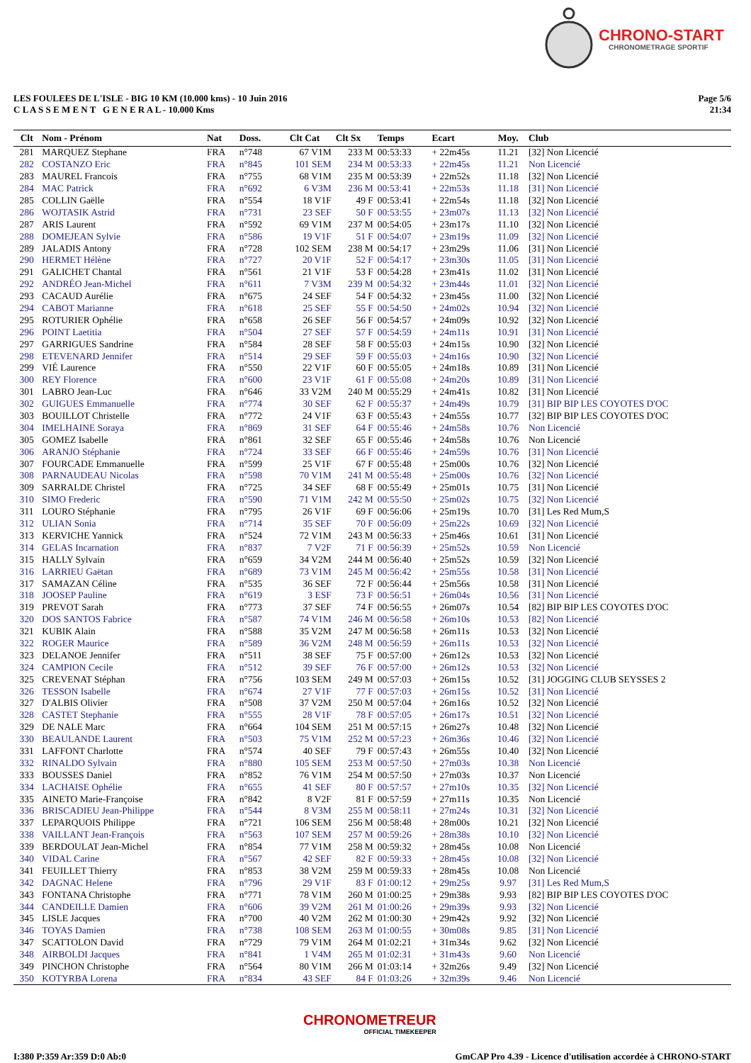CHRONO-START
CHRONOMETRAGE SPORTIF
Page 5/6
21:34
LES FOULEES DE L'ISLE - BIG 10 KM (10.000 kms) - 10 Juin 2016
C L A S S E M E N T G E N E R A L - 10.000 Kms
| Clt | Nom - Prénom | Nat | Doss. | Clt Cat | Clt Sx | Temps | Ecart | Moy. | Club |
| --- | --- | --- | --- | --- | --- | --- | --- | --- | --- |
| 281 | MARQUEZ Stephane | FRA | n°748 | 67 V1M | 233 M | 00:53:33 | + 22m45s | 11.21 | [32] Non Licencié |
| 282 | COSTANZO Eric | FRA | n°845 | 101 SEM | 234 M | 00:53:33 | + 22m45s | 11.21 | Non Licencié |
| 283 | MAUREL Francois | FRA | n°755 | 68 V1M | 235 M | 00:53:39 | + 22m52s | 11.18 | [32] Non Licencié |
| 284 | MAC Patrick | FRA | n°692 | 6 V3M | 236 M | 00:53:41 | + 22m53s | 11.18 | [31] Non Licencié |
| 285 | COLLIN Gaëlle | FRA | n°554 | 18 V1F | 49 F | 00:53:41 | + 22m54s | 11.18 | [32] Non Licencié |
| 286 | WOJTASIK Astrid | FRA | n°731 | 23 SEF | 50 F | 00:53:55 | + 23m07s | 11.13 | [32] Non Licencié |
| 287 | ARIS Laurent | FRA | n°592 | 69 V1M | 237 M | 00:54:05 | + 23m17s | 11.10 | [32] Non Licencié |
| 288 | DOMEJEAN Sylvie | FRA | n°586 | 19 V1F | 51 F | 00:54:07 | + 23m19s | 11.09 | [32] Non Licencié |
| 289 | JALADIS Antony | FRA | n°728 | 102 SEM | 238 M | 00:54:17 | + 23m29s | 11.06 | [31] Non Licencié |
| 290 | HERMET Hélène | FRA | n°727 | 20 V1F | 52 F | 00:54:17 | + 23m30s | 11.05 | [31] Non Licencié |
| 291 | GALICHET Chantal | FRA | n°561 | 21 V1F | 53 F | 00:54:28 | + 23m41s | 11.02 | [31] Non Licencié |
| 292 | ANDRÉO Jean-Michel | FRA | n°611 | 7 V3M | 239 M | 00:54:32 | + 23m44s | 11.01 | [32] Non Licencié |
| 293 | CACAUD Aurélie | FRA | n°675 | 24 SEF | 54 F | 00:54:32 | + 23m45s | 11.00 | [32] Non Licencié |
| 294 | CABOT Marianne | FRA | n°618 | 25 SEF | 55 F | 00:54:50 | + 24m02s | 10.94 | [32] Non Licencié |
| 295 | ROTURIER Ophélie | FRA | n°658 | 26 SEF | 56 F | 00:54:57 | + 24m09s | 10.92 | [32] Non Licencié |
| 296 | POINT Laetitia | FRA | n°504 | 27 SEF | 57 F | 00:54:59 | + 24m11s | 10.91 | [31] Non Licencié |
| 297 | GARRIGUES Sandrine | FRA | n°584 | 28 SEF | 58 F | 00:55:03 | + 24m15s | 10.90 | [32] Non Licencié |
| 298 | ETEVENARD Jennifer | FRA | n°514 | 29 SEF | 59 F | 00:55:03 | + 24m16s | 10.90 | [32] Non Licencié |
| 299 | VIÉ Laurence | FRA | n°550 | 22 V1F | 60 F | 00:55:05 | + 24m18s | 10.89 | [31] Non Licencié |
| 300 | REY Florence | FRA | n°600 | 23 V1F | 61 F | 00:55:08 | + 24m20s | 10.89 | [31] Non Licencié |
| 301 | LABRO Jean-Luc | FRA | n°646 | 33 V2M | 240 M | 00:55:29 | + 24m41s | 10.82 | [31] Non Licencié |
| 302 | GUIGUES Emmanuelle | FRA | n°774 | 30 SEF | 62 F | 00:55:37 | + 24m49s | 10.79 | [31] BIP BIP LES COYOTES D'OC |
| 303 | BOUILLOT Christelle | FRA | n°772 | 24 V1F | 63 F | 00:55:43 | + 24m55s | 10.77 | [32] BIP BIP LES COYOTES D'OC |
| 304 | IMELHAINE Soraya | FRA | n°869 | 31 SEF | 64 F | 00:55:46 | + 24m58s | 10.76 | Non Licencié |
| 305 | GOMEZ Isabelle | FRA | n°861 | 32 SEF | 65 F | 00:55:46 | + 24m58s | 10.76 | Non Licencié |
| 306 | ARANJO Stéphanie | FRA | n°724 | 33 SEF | 66 F | 00:55:46 | + 24m59s | 10.76 | [31] Non Licencié |
| 307 | FOURCADE Emmanuelle | FRA | n°599 | 25 V1F | 67 F | 00:55:48 | + 25m00s | 10.76 | [32] Non Licencié |
| 308 | PARNAUDEAU Nicolas | FRA | n°598 | 70 V1M | 241 M | 00:55:48 | + 25m00s | 10.76 | [32] Non Licencié |
| 309 | SARRALDE Christel | FRA | n°725 | 34 SEF | 68 F | 00:55:49 | + 25m01s | 10.75 | [31] Non Licencié |
| 310 | SIMO Frederic | FRA | n°590 | 71 V1M | 242 M | 00:55:50 | + 25m02s | 10.75 | [32] Non Licencié |
| 311 | LOURO Stéphanie | FRA | n°795 | 26 V1F | 69 F | 00:56:06 | + 25m19s | 10.70 | [31] Les Red Mum,S |
| 312 | ULIAN Sonia | FRA | n°714 | 35 SEF | 70 F | 00:56:09 | + 25m22s | 10.69 | [32] Non Licencié |
| 313 | KERVICHE Yannick | FRA | n°524 | 72 V1M | 243 M | 00:56:33 | + 25m46s | 10.61 | [31] Non Licencié |
| 314 | GELAS Incarnation | FRA | n°837 | 7 V2F | 71 F | 00:56:39 | + 25m52s | 10.59 | Non Licencié |
| 315 | HALLY Sylvain | FRA | n°659 | 34 V2M | 244 M | 00:56:40 | + 25m52s | 10.59 | [32] Non Licencié |
| 316 | LARRIEU Gaëtan | FRA | n°689 | 73 V1M | 245 M | 00:56:42 | + 25m55s | 10.58 | [31] Non Licencié |
| 317 | SAMAZAN Céline | FRA | n°535 | 36 SEF | 72 F | 00:56:44 | + 25m56s | 10.58 | [31] Non Licencié |
| 318 | JOOSEP Pauline | FRA | n°619 | 3 ESF | 73 F | 00:56:51 | + 26m04s | 10.56 | [31] Non Licencié |
| 319 | PREVOT Sarah | FRA | n°773 | 37 SEF | 74 F | 00:56:55 | + 26m07s | 10.54 | [82] BIP BIP LES COYOTES D'OC |
| 320 | DOS SANTOS Fabrice | FRA | n°587 | 74 V1M | 246 M | 00:56:58 | + 26m10s | 10.53 | [82] Non Licencié |
| 321 | KUBIK Alain | FRA | n°588 | 35 V2M | 247 M | 00:56:58 | + 26m11s | 10.53 | [32] Non Licencié |
| 322 | ROGER Maurice | FRA | n°589 | 36 V2M | 248 M | 00:56:59 | + 26m11s | 10.53 | [32] Non Licencié |
| 323 | DELANOE Jennifer | FRA | n°511 | 38 SEF | 75 F | 00:57:00 | + 26m12s | 10.53 | [32] Non Licencié |
| 324 | CAMPION Cecile | FRA | n°512 | 39 SEF | 76 F | 00:57:00 | + 26m12s | 10.53 | [32] Non Licencié |
| 325 | CREVENAT Stéphan | FRA | n°756 | 103 SEM | 249 M | 00:57:03 | + 26m15s | 10.52 | [31] JOGGING CLUB SEYSSES 2 |
| 326 | TESSON Isabelle | FRA | n°674 | 27 V1F | 77 F | 00:57:03 | + 26m15s | 10.52 | [31] Non Licencié |
| 327 | D'ALBIS Olivier | FRA | n°508 | 37 V2M | 250 M | 00:57:04 | + 26m16s | 10.52 | [32] Non Licencié |
| 328 | CASTET Stephanie | FRA | n°555 | 28 V1F | 78 F | 00:57:05 | + 26m17s | 10.51 | [32] Non Licencié |
| 329 | DE NALE Marc | FRA | n°664 | 104 SEM | 251 M | 00:57:15 | + 26m27s | 10.48 | [32] Non Licencié |
| 330 | BEAULANDE Laurent | FRA | n°503 | 75 V1M | 252 M | 00:57:23 | + 26m36s | 10.46 | [32] Non Licencié |
| 331 | LAFFONT Charlotte | FRA | n°574 | 40 SEF | 79 F | 00:57:43 | + 26m55s | 10.40 | [32] Non Licencié |
| 332 | RINALDO Sylvain | FRA | n°880 | 105 SEM | 253 M | 00:57:50 | + 27m03s | 10.38 | Non Licencié |
| 333 | BOUSSES Daniel | FRA | n°852 | 76 V1M | 254 M | 00:57:50 | + 27m03s | 10.37 | Non Licencié |
| 334 | LACHAISE Ophélie | FRA | n°655 | 41 SEF | 80 F | 00:57:57 | + 27m10s | 10.35 | [32] Non Licencié |
| 335 | AINETO Marie-Françoise | FRA | n°842 | 8 V2F | 81 F | 00:57:59 | + 27m11s | 10.35 | Non Licencié |
| 336 | BRISCADIEU Jean-Philippe | FRA | n°544 | 8 V3M | 255 M | 00:58:11 | + 27m24s | 10.31 | [32] Non Licencié |
| 337 | LEPARQUOIS Philippe | FRA | n°721 | 106 SEM | 256 M | 00:58:48 | + 28m00s | 10.21 | [32] Non Licencié |
| 338 | VAILLANT Jean-François | FRA | n°563 | 107 SEM | 257 M | 00:59:26 | + 28m38s | 10.10 | [32] Non Licencié |
| 339 | BERDOULAT Jean-Michel | FRA | n°854 | 77 V1M | 258 M | 00:59:32 | + 28m45s | 10.08 | Non Licencié |
| 340 | VIDAL Carine | FRA | n°567 | 42 SEF | 82 F | 00:59:33 | + 28m45s | 10.08 | [32] Non Licencié |
| 341 | FEUILLET Thierry | FRA | n°853 | 38 V2M | 259 M | 00:59:33 | + 28m45s | 10.08 | Non Licencié |
| 342 | DAGNAC Helene | FRA | n°796 | 29 V1F | 83 F | 01:00:12 | + 29m25s | 9.97 | [31] Les Red Mum,S |
| 343 | FONTANA Christophe | FRA | n°771 | 78 V1M | 260 M | 01:00:25 | + 29m38s | 9.93 | [82] BIP BIP LES COYOTES D'OC |
| 344 | CANDEILLE Damien | FRA | n°606 | 39 V2M | 261 M | 01:00:26 | + 29m39s | 9.93 | [32] Non Licencié |
| 345 | LISLE Jacques | FRA | n°700 | 40 V2M | 262 M | 01:00:30 | + 29m42s | 9.92 | [32] Non Licencié |
| 346 | TOYAS Damien | FRA | n°738 | 108 SEM | 263 M | 01:00:55 | + 30m08s | 9.85 | [31] Non Licencié |
| 347 | SCATTOLON David | FRA | n°729 | 79 V1M | 264 M | 01:02:21 | + 31m34s | 9.62 | [32] Non Licencié |
| 348 | AIRBOLDI Jacques | FRA | n°841 | 1 V4M | 265 M | 01:02:31 | + 31m43s | 9.60 | Non Licencié |
| 349 | PINCHON Christophe | FRA | n°564 | 80 V1M | 266 M | 01:03:14 | + 32m26s | 9.49 | [32] Non Licencié |
| 350 | KOTYRBA Lorena | FRA | n°834 | 43 SEF | 84 F | 01:03:26 | + 32m39s | 9.46 | Non Licencié |
CHRONOMETREUR
OFFICIAL TIMEKEEPER
GmCAP Pro 4.39 - Licence d'utilisation accordée à CHRONO-START I:380 P:359 Ar:359 D:0 Ab:0